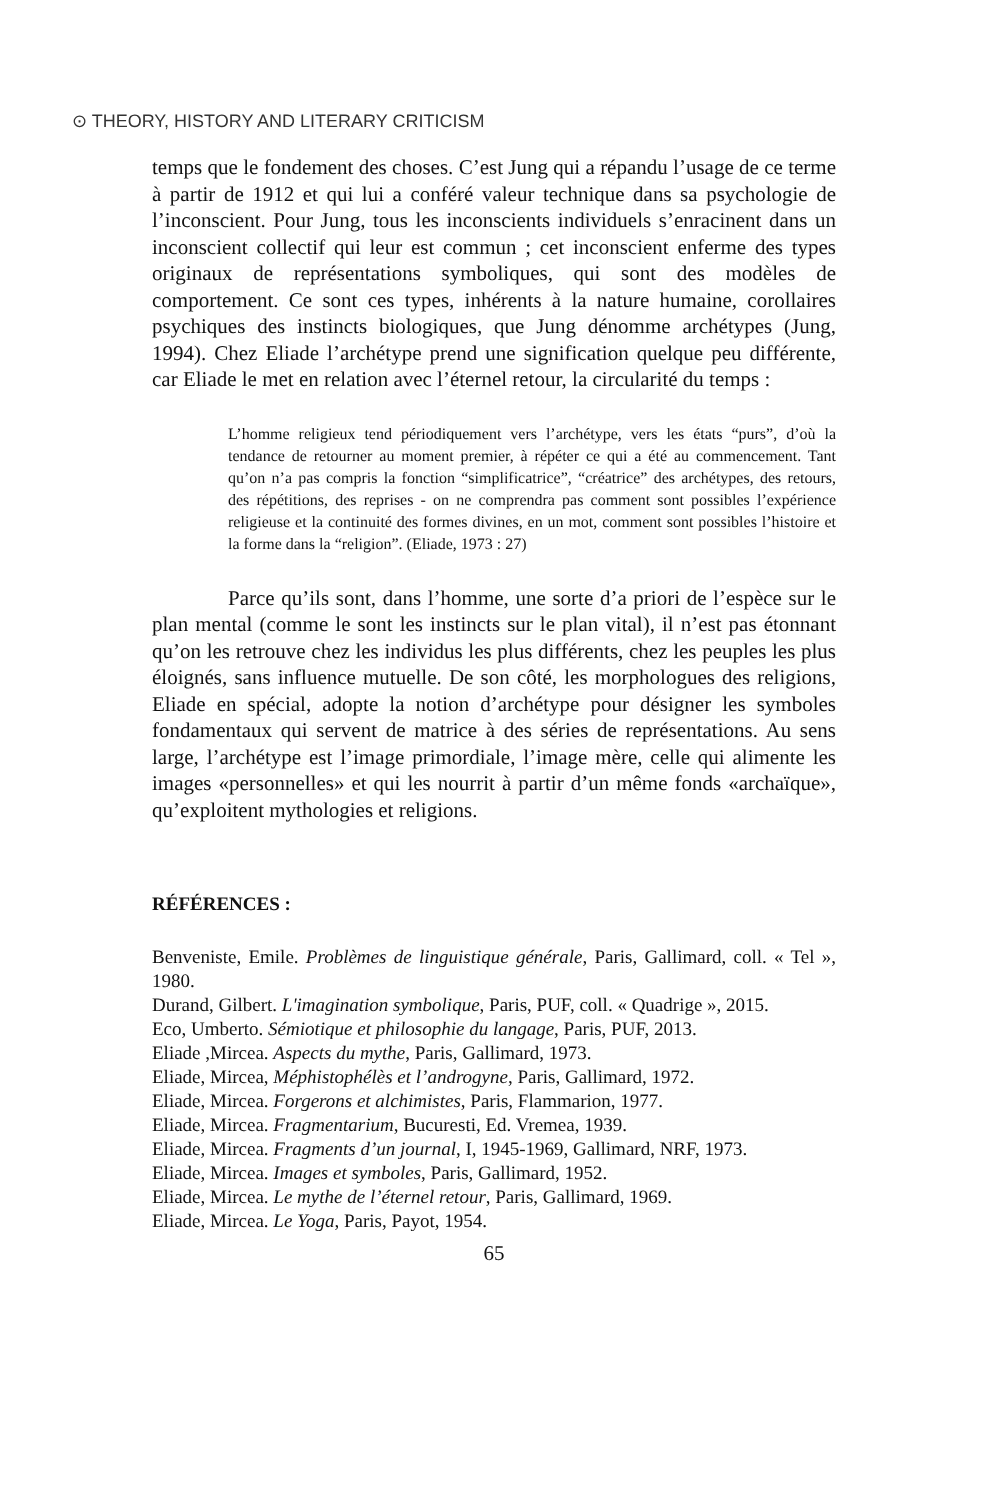⊙ THEORY, HISTORY AND LITERARY CRITICISM
temps que le fondement des choses. C’est Jung qui a répandu l’usage de ce terme à partir de 1912 et qui lui a conféré valeur technique dans sa psychologie de l’inconscient. Pour Jung, tous les inconscients individuels s’enracinent dans un inconscient collectif qui leur est commun ; cet inconscient enferme des types originaux de représentations symboliques, qui sont des modèles de comportement. Ce sont ces types, inhérents à la nature humaine, corollaires psychiques des instincts biologiques, que Jung dénomme archétypes (Jung, 1994). Chez Eliade l’archétype prend une signification quelque peu différente, car Eliade le met en relation avec l’éternel retour, la circularité du temps :
L’homme religieux tend périodiquement vers l’archétype, vers les états “purs”, d’où la tendance de retourner au moment premier, à répéter ce qui a été au commencement. Tant qu’on n’a pas compris la fonction “simplificatrice”, “créatrice” des archétypes, des retours, des répétitions, des reprises - on ne comprendra pas comment sont possibles l’expérience religieuse et la continuité des formes divines, en un mot, comment sont possibles l’histoire et la forme dans la “religion”. (Eliade, 1973 : 27)
Parce qu’ils sont, dans l’homme, une sorte d’a priori de l’espèce sur le plan mental (comme le sont les instincts sur le plan vital), il n’est pas étonnant qu’on les retrouve chez les individus les plus différents, chez les peuples les plus éloignés, sans influence mutuelle. De son côté, les morphologues des religions, Eliade en spécial, adopte la notion d’archétype pour désigner les symboles fondamentaux qui servent de matrice à des séries de représentations. Au sens large, l’archétype est l’image primordiale, l’image mère, celle qui alimente les images «personnelles» et qui les nourrit à partir d’un même fonds «archaïque», qu’exploitent mythologies et religions.
RÉFÉRENCES :
Benveniste, Emile. Problèmes de linguistique générale, Paris, Gallimard, coll. « Tel », 1980.
Durand, Gilbert. L'imagination symbolique, Paris, PUF, coll. « Quadrige », 2015.
Eco, Umberto. Sémiotique et philosophie du langage, Paris, PUF, 2013.
Eliade ,Mircea. Aspects du mythe, Paris, Gallimard, 1973.
Eliade, Mircea, Méphistophélès et l’androgyne, Paris, Gallimard, 1972.
Eliade, Mircea. Forgerons et alchimistes, Paris, Flammarion, 1977.
Eliade, Mircea. Fragmentarium, Bucuresti, Ed. Vremea, 1939.
Eliade, Mircea. Fragments d’un journal, I, 1945-1969, Gallimard, NRF, 1973.
Eliade, Mircea. Images et symboles, Paris, Gallimard, 1952.
Eliade, Mircea. Le mythe de l’éternel retour, Paris, Gallimard, 1969.
Eliade, Mircea. Le Yoga, Paris, Payot, 1954.
65